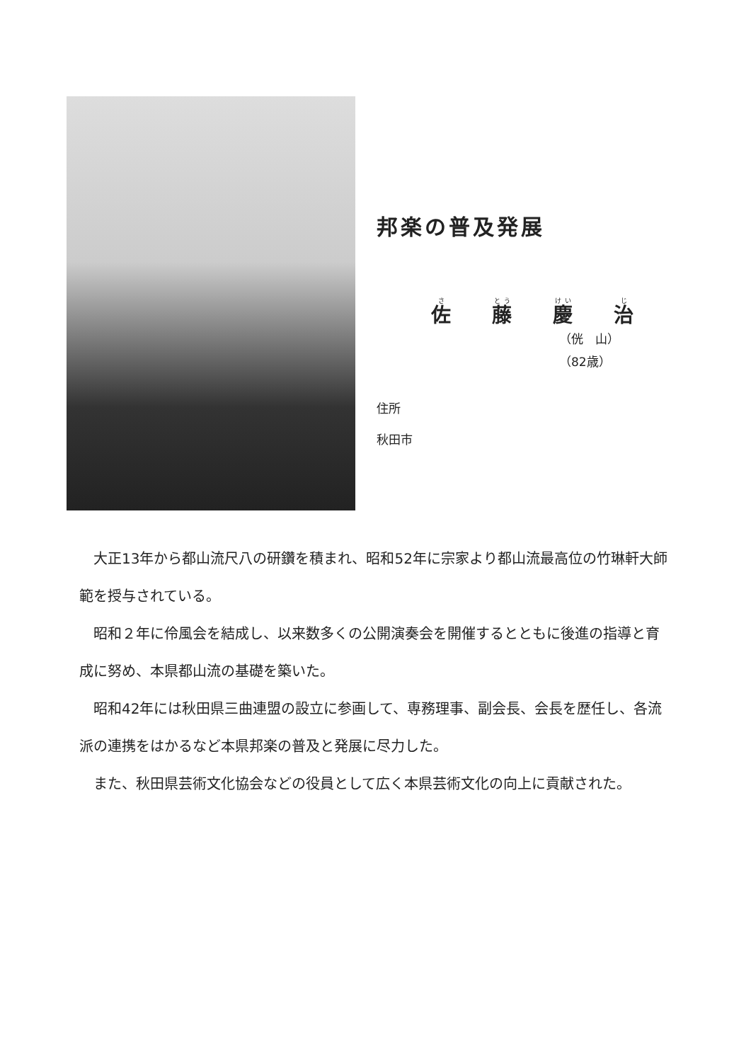邦楽の普及発展
佐藤慶治
（侊　山）
（82歳）
住所
秋田市
大正13年から都山流尺八の研鑽を積まれ、昭和52年に宗家より都山流最高位の竹琳軒大師範を授与されている。
昭和２年に伶風会を結成し、以来数多くの公開演奏会を開催するとともに後進の指導と育成に努め、本県都山流の基礎を築いた。
昭和42年には秋田県三曲連盟の設立に参画して、専務理事、副会長、会長を歴任し、各流派の連携をはかるなど本県邦楽の普及と発展に尽力した。
また、秋田県芸術文化協会などの役員として広く本県芸術文化の向上に貢献された。